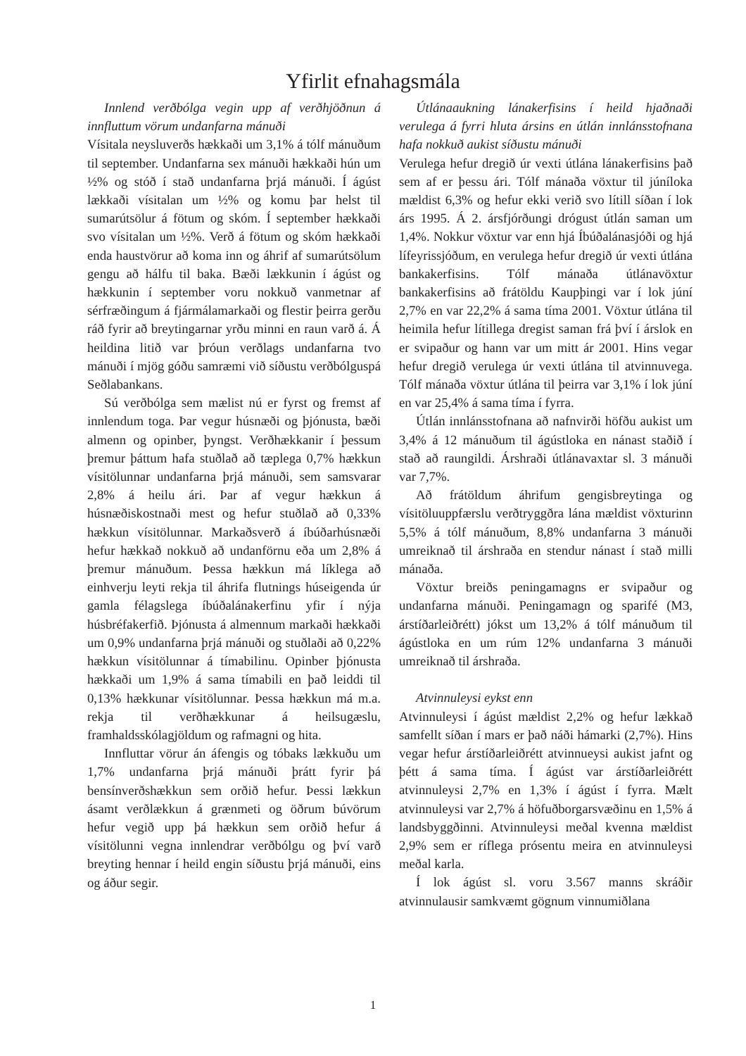Yfirlit efnahagsmála
Innlend verðbólga vegin upp af verðhjöðnun á innfluttum vörum undanfarna mánuði
Vísitala neysluverðs hækkaði um 3,1% á tólf mánuðum til september. Undanfarna sex mánuði hækkaði hún um ½% og stóð í stað undanfarna þrjá mánuði. Í ágúst lækkaði vísitalan um ½% og komu þar helst til sumarútsölur á fötum og skóm. Í september hækkaði svo vísitalan um ½%. Verð á fötum og skóm hækkaði enda haustvörur að koma inn og áhrif af sumarútsölum gengu að hálfu til baka. Bæði lækkunin í ágúst og hækkunin í september voru nokkuð vanmetnar af sérfræðingum á fjármálamarkaði og flestir þeirra gerðu ráð fyrir að breytingarnar yrðu minni en raun varð á. Á heildina litið var þróun verðlags undanfarna tvo mánuði í mjög góðu samræmi við síðustu verðbólguspá Seðlabankans.
Sú verðbólga sem mælist nú er fyrst og fremst af innlendum toga. Þar vegur húsnæði og þjónusta, bæði almenn og opinber, þyngst. Verðhækkanir í þessum þremur þáttum hafa stuðlað að tæplega 0,7% hækkun vísitölunnar undanfarna þrjá mánuði, sem samsvarar 2,8% á heilu ári. Þar af vegur hækkun á húsnæðiskostnaði mest og hefur stuðlað að 0,33% hækkun vísitölunnar. Markaðsverð á íbúðarhúsnæði hefur hækkað nokkuð að undanförnu eða um 2,8% á þremur mánuðum. Þessa hækkun má líklega að einhverju leyti rekja til áhrifa flutnings húseigenda úr gamla félagslega íbúðalánakerfinu yfir í nýja húsbréfakerfið. Þjónusta á almennum markaði hækkaði um 0,9% undanfarna þrjá mánuði og stuðlaði að 0,22% hækkun vísitölunnar á tímabilinu. Opinber þjónusta hækkaði um 1,9% á sama tímabili en það leiddi til 0,13% hækkunar vísitölunnar. Þessa hækkun má m.a. rekja til verðhækkunar á heilsugæslu, framhaldsskólagjöldum og rafmagni og hita.
Innfluttar vörur án áfengis og tóbaks lækkuðu um 1,7% undanfarna þrjá mánuði þrátt fyrir þá bensínverðshækkun sem orðið hefur. Þessi lækkun ásamt verðlækkun á grænmeti og öðrum búvörum hefur vegið upp þá hækkun sem orðið hefur á vísitölunni vegna innlendrar verðbólgu og því varð breyting hennar í heild engin síðustu þrjá mánuði, eins og áður segir.
Útlánaaukning lánakerfisins í heild hjaðnaði verulega á fyrri hluta ársins en útlán innlánsstofnana hafa nokkuð aukist síðustu mánuði
Verulega hefur dregið úr vexti útlána lánakerfisins það sem af er þessu ári. Tólf mánaða vöxtur til júníloka mældist 6,3% og hefur ekki verið svo lítill síðan í lok árs 1995. Á 2. ársfjórðungi drógust útlán saman um 1,4%. Nokkur vöxtur var enn hjá Íbúðalánasjóði og hjá lífeyrissjóðum, en verulega hefur dregið úr vexti útlána bankakerfisins. Tólf mánaða útlánavöxtur bankakerfisins að frátöldu Kaupþingi var í lok júní 2,7% en var 22,2% á sama tíma 2001. Vöxtur útlána til heimila hefur lítillega dregist saman frá því í árslok en er svipaður og hann var um mitt ár 2001. Hins vegar hefur dregið verulega úr vexti útlána til atvinnuvega. Tólf mánaða vöxtur útlána til þeirra var 3,1% í lok júní en var 25,4% á sama tíma í fyrra.
Útlán innlánsstofnana að nafnvirði höfðu aukist um 3,4% á 12 mánuðum til ágústloka en nánast staðið í stað að raungildi. Árshraði útlánavaxtar sl. 3 mánuði var 7,7%.
Að frátöldum áhrifum gengisbreytinga og vísitöluuppfærslu verðtryggðra lána mældist vöxturinn 5,5% á tólf mánuðum, 8,8% undanfarna 3 mánuði umreiknað til árshraða en stendur nánast í stað milli mánaða.
Vöxtur breiðs peningamagns er svipaður og undanfarna mánuði. Peningamagn og sparifé (M3, árstíðarleiðrétt) jókst um 13,2% á tólf mánuðum til ágústloka en um rúm 12% undanfarna 3 mánuði umreiknað til árshraða.
Atvinnuleysi eykst enn
Atvinnuleysi í ágúst mældist 2,2% og hefur lækkað samfellt síðan í mars er það náði hámarki (2,7%). Hins vegar hefur árstíðarleiðrétt atvinnueysi aukist jafnt og þétt á sama tíma. Í ágúst var árstíðarleiðrétt atvinnuleysi 2,7% en 1,3% í ágúst í fyrra. Mælt atvinnuleysi var 2,7% á höfuðborgarsvæðinu en 1,5% á landsbyggðinni. Atvinnuleysi meðal kvenna mældist 2,9% sem er ríflega prósentu meira en atvinnuleysi meðal karla.
Í lok ágúst sl. voru 3.567 manns skráðir atvinnulausir samkvæmt gögnum vinnumiðlana
1